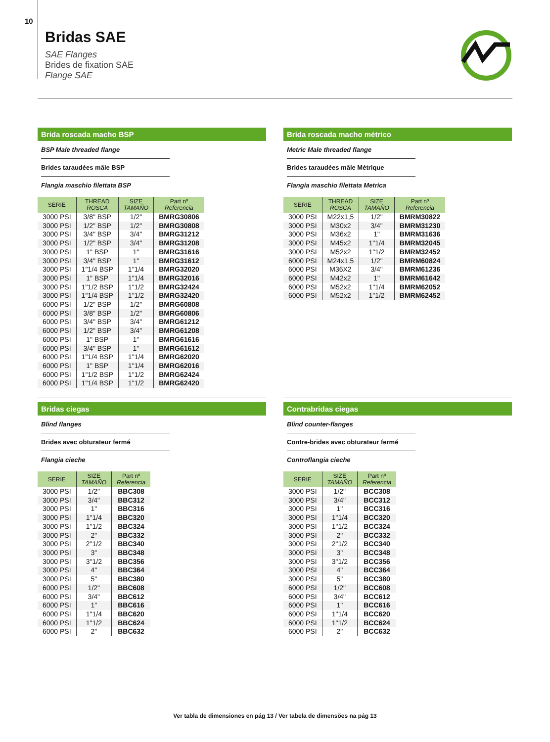10
Bridas SAE
SAE Flanges
Brides de fixation SAE
Flange SAE
Brida roscada macho BSP
BSP Male threaded flange
Brides taraudées mâle BSP
Flangia maschio filettata BSP
| SERIE | THREAD ROSCA | SIZE TAMAÑO | Part nº Referencia |
| --- | --- | --- | --- |
| 3000 PSI | 3/8" BSP | 1/2" | BMRG30806 |
| 3000 PSI | 1/2" BSP | 1/2" | BMRG30808 |
| 3000 PSI | 3/4" BSP | 3/4" | BMRG31212 |
| 3000 PSI | 1/2" BSP | 3/4" | BMRG31208 |
| 3000 PSI | 1" BSP | 1" | BMRG31616 |
| 3000 PSI | 3/4" BSP | 1" | BMRG31612 |
| 3000 PSI | 1"1/4 BSP | 1"1/4 | BMRG32020 |
| 3000 PSI | 1" BSP | 1"1/4 | BMRG32016 |
| 3000 PSI | 1"1/2 BSP | 1"1/2 | BMRG32424 |
| 3000 PSI | 1"1/4 BSP | 1"1/2 | BMRG32420 |
| 6000 PSI | 1/2" BSP | 1/2" | BMRG60808 |
| 6000 PSI | 3/8" BSP | 1/2" | BMRG60806 |
| 6000 PSI | 3/4" BSP | 3/4" | BMRG61212 |
| 6000 PSI | 1/2" BSP | 3/4" | BMRG61208 |
| 6000 PSI | 1" BSP | 1" | BMRG61616 |
| 6000 PSI | 3/4" BSP | 1" | BMRG61612 |
| 6000 PSI | 1"1/4 BSP | 1"1/4 | BMRG62020 |
| 6000 PSI | 1" BSP | 1"1/4 | BMRG62016 |
| 6000 PSI | 1"1/2 BSP | 1"1/2 | BMRG62424 |
| 6000 PSI | 1"1/4 BSP | 1"1/2 | BMRG62420 |
Brida roscada macho métrico
Metric Male threaded flange
Brides taraudées mâle Métrique
Flangia maschio filettata Metrica
| SERIE | THREAD ROSCA | SIZE TAMAÑO | Part nº Referencia |
| --- | --- | --- | --- |
| 3000 PSI | M22x1,5 | 1/2" | BMRM30822 |
| 3000 PSI | M30x2 | 3/4" | BMRM31230 |
| 3000 PSI | M36x2 | 1" | BMRM31636 |
| 3000 PSI | M45x2 | 1"1/4 | BMRM32045 |
| 3000 PSI | M52x2 | 1"1/2 | BMRM32452 |
| 6000 PSI | M24x1.5 | 1/2" | BMRM60824 |
| 6000 PSI | M36X2 | 3/4" | BMRM61236 |
| 6000 PSI | M42x2 | 1" | BMRM61642 |
| 6000 PSI | M52x2 | 1"1/4 | BMRM62052 |
| 6000 PSI | M52x2 | 1"1/2 | BMRM62452 |
Bridas ciegas
Blind flanges
Brides avec obturateur fermé
Flangia cieche
| SERIE | SIZE TAMAÑO | Part nº Referencia |
| --- | --- | --- |
| 3000 PSI | 1/2" | BBC308 |
| 3000 PSI | 3/4" | BBC312 |
| 3000 PSI | 1" | BBC316 |
| 3000 PSI | 1"1/4 | BBC320 |
| 3000 PSI | 1"1/2 | BBC324 |
| 3000 PSI | 2" | BBC332 |
| 3000 PSI | 2"1/2 | BBC340 |
| 3000 PSI | 3" | BBC348 |
| 3000 PSI | 3"1/2 | BBC356 |
| 3000 PSI | 4" | BBC364 |
| 3000 PSI | 5" | BBC380 |
| 6000 PSI | 1/2" | BBC608 |
| 6000 PSI | 3/4" | BBC612 |
| 6000 PSI | 1" | BBC616 |
| 6000 PSI | 1"1/4 | BBC620 |
| 6000 PSI | 1"1/2 | BBC624 |
| 6000 PSI | 2" | BBC632 |
Contrabridas ciegas
Blind counter-flanges
Contre-brides avec obturateur fermé
Controflangia cieche
| SERIE | SIZE TAMAÑO | Part nº Referencia |
| --- | --- | --- |
| 3000 PSI | 1/2" | BCC308 |
| 3000 PSI | 3/4" | BCC312 |
| 3000 PSI | 1" | BCC316 |
| 3000 PSI | 1"1/4 | BCC320 |
| 3000 PSI | 1"1/2 | BCC324 |
| 3000 PSI | 2" | BCC332 |
| 3000 PSI | 2"1/2 | BCC340 |
| 3000 PSI | 3" | BCC348 |
| 3000 PSI | 3"1/2 | BCC356 |
| 3000 PSI | 4" | BCC364 |
| 3000 PSI | 5" | BCC380 |
| 6000 PSI | 1/2" | BCC608 |
| 6000 PSI | 3/4" | BCC612 |
| 6000 PSI | 1" | BCC616 |
| 6000 PSI | 1"1/4 | BCC620 |
| 6000 PSI | 1"1/2 | BCC624 |
| 6000 PSI | 2" | BCC632 |
Ver tabla de dimensiones en pág 13 / Ver tabela de dimensões na pág 13